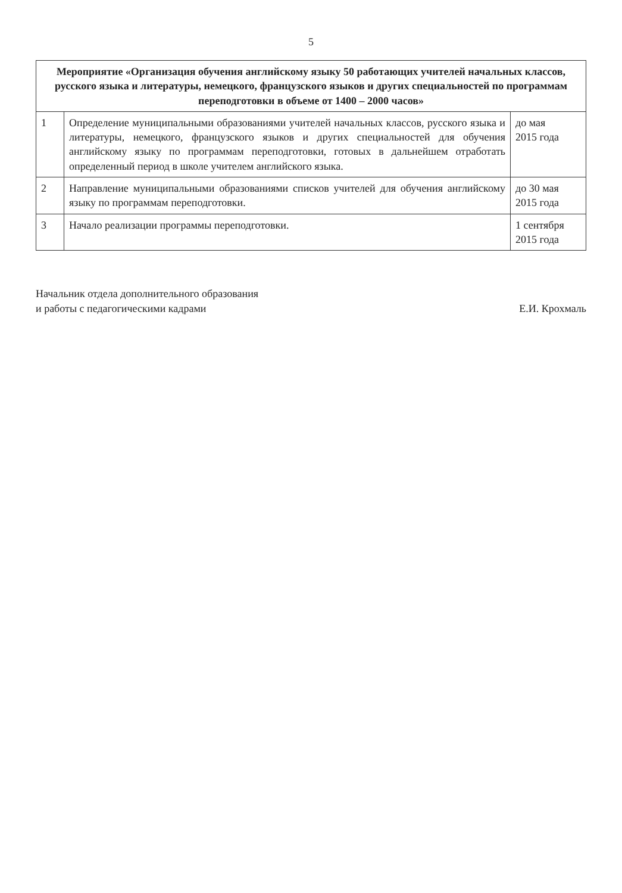5
| Мероприятие «Организация обучения английскому языку 50 работающих учителей начальных классов, русского языка и литературы, немецкого, французского языков и других специальностей по программам переподготовки в объеме от 1400 – 2000 часов» | | |
| 1 | Определение муниципальными образованиями учителей начальных классов, русского языка и литературы, немецкого, французского языков и других специальностей для обучения английскому языку по программам переподготовки, готовых в дальнейшем отработать определенный период в школе учителем английского языка. | до мая 2015 года |
| 2 | Направление муниципальными образованиями списков учителей для обучения английскому языку по программам переподготовки. | до 30 мая 2015 года |
| 3 | Начало реализации программы переподготовки. | 1 сентября 2015 года |
Начальник отдела дополнительного образования
и работы с педагогическими кадрами
Е.И. Крохмаль